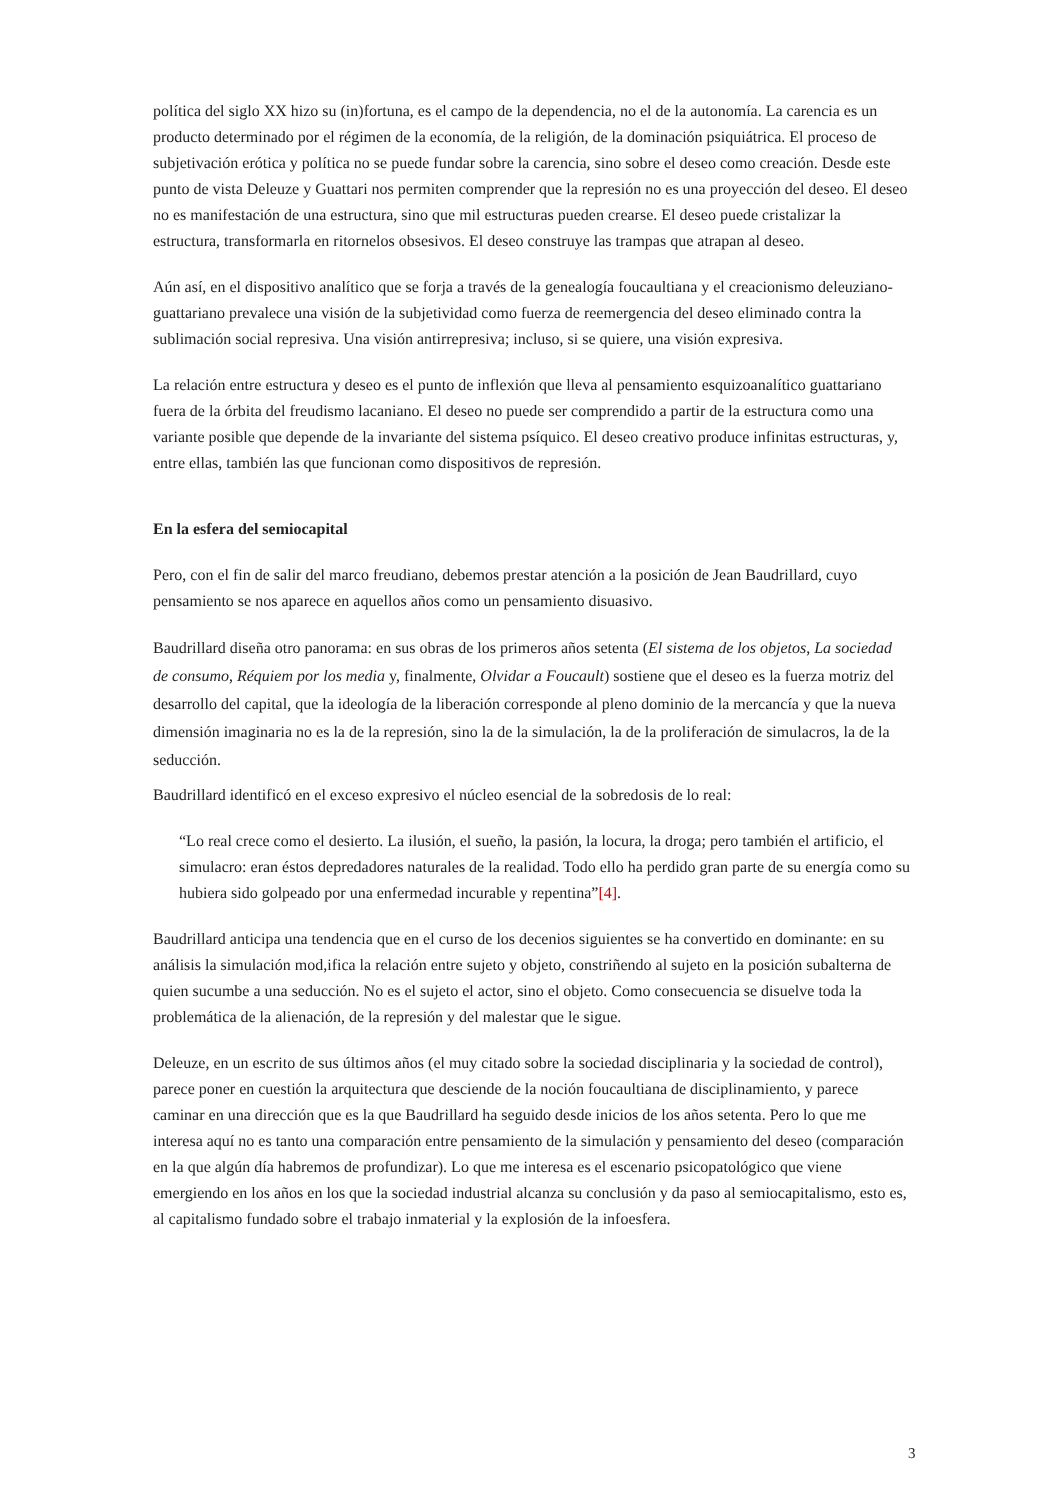política del siglo XX hizo su (in)fortuna, es el campo de la dependencia, no el de la autonomía. La carencia es un producto determinado por el régimen de la economía, de la religión, de la dominación psiquiátrica. El proceso de subjetivación erótica y política no se puede fundar sobre la carencia, sino sobre el deseo como creación. Desde este punto de vista Deleuze y Guattari nos permiten comprender que la represión no es una proyección del deseo. El deseo no es manifestación de una estructura, sino que mil estructuras pueden crearse. El deseo puede cristalizar la estructura, transformarla en ritornelos obsesivos. El deseo construye las trampas que atrapan al deseo.
Aún así, en el dispositivo analítico que se forja a través de la genealogía foucaultiana y el creacionismo deleuziano-guattariano prevalece una visión de la subjetividad como fuerza de reemergencia del deseo eliminado contra la sublimación social represiva. Una visión antirrepresiva; incluso, si se quiere, una visión expresiva.
La relación entre estructura y deseo es el punto de inflexión que lleva al pensamiento esquizoanalítico guattariano fuera de la órbita del freudismo lacaniano. El deseo no puede ser comprendido a partir de la estructura como una variante posible que depende de la invariante del sistema psíquico. El deseo creativo produce infinitas estructuras, y, entre ellas, también las que funcionan como dispositivos de represión.
En la esfera del semiocapital
Pero, con el fin de salir del marco freudiano, debemos prestar atención a la posición de Jean Baudrillard, cuyo pensamiento se nos aparece en aquellos años como un pensamiento disuasivo.
Baudrillard diseña otro panorama: en sus obras de los primeros años setenta (El sistema de los objetos, La sociedad de consumo, Réquiem por los media y, finalmente, Olvidar a Foucault) sostiene que el deseo es la fuerza motriz del desarrollo del capital, que la ideología de la liberación corresponde al pleno dominio de la mercancía y que la nueva dimensión imaginaria no es la de la represión, sino la de la simulación, la de la proliferación de simulacros, la de la seducción.
Baudrillard identificó en el exceso expresivo el núcleo esencial de la sobredosis de lo real:
“Lo real crece como el desierto. La ilusión, el sueño, la pasión, la locura, la droga; pero también el artificio, el simulacro: eran éstos depredadores naturales de la realidad. Todo ello ha perdido gran parte de su energía como su hubiera sido golpeado por una enfermedad incurable y repentina”[4].
Baudrillard anticipa una tendencia que en el curso de los decenios siguientes se ha convertido en dominante: en su análisis la simulación mod,ifica la relación entre sujeto y objeto, constriñendo al sujeto en la posición subalterna de quien sucumbe a una seducción. No es el sujeto el actor, sino el objeto. Como consecuencia se disuelve toda la problemática de la alienación, de la represión y del malestar que le sigue.
Deleuze, en un escrito de sus últimos años (el muy citado sobre la sociedad disciplinaria y la sociedad de control), parece poner en cuestión la arquitectura que desciende de la noción foucaultiana de disciplinamiento, y parece caminar en una dirección que es la que Baudrillard ha seguido desde inicios de los años setenta. Pero lo que me interesa aquí no es tanto una comparación entre pensamiento de la simulación y pensamiento del deseo (comparación en la que algún día habremos de profundizar). Lo que me interesa es el escenario psicopatológico que viene emergiendo en los años en los que la sociedad industrial alcanza su conclusión y da paso al semiocapitalismo, esto es, al capitalismo fundado sobre el trabajo inmaterial y la explosión de la infoesfera.
3